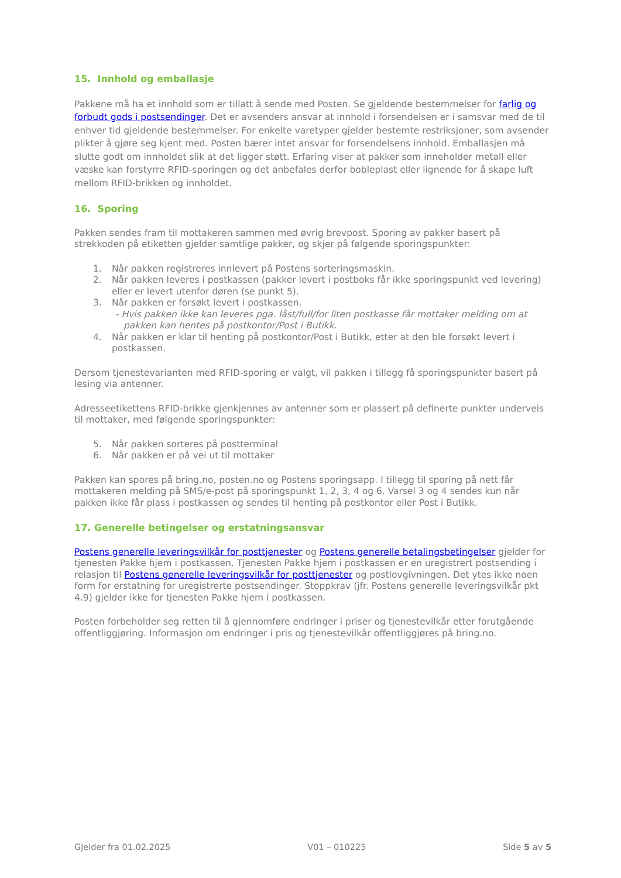15. Innhold og emballasje
Pakkene må ha et innhold som er tillatt å sende med Posten. Se gjeldende bestemmelser for farlig og forbudt gods i postsendinger. Det er avsenders ansvar at innhold i forsendelsen er i samsvar med de til enhver tid gjeldende bestemmelser. For enkelte varetyper gjelder bestemte restriksjoner, som avsender plikter å gjøre seg kjent med. Posten bærer intet ansvar for forsendelsens innhold. Emballasjen må slutte godt om innholdet slik at det ligger støtt. Erfaring viser at pakker som inneholder metall eller væske kan forstyrre RFID-sporingen og det anbefales derfor bobleplast eller lignende for å skape luft mellom RFID-brikken og innholdet.
16. Sporing
Pakken sendes fram til mottakeren sammen med øvrig brevpost. Sporing av pakker basert på strekkoden på etiketten gjelder samtlige pakker, og skjer på følgende sporingspunkter:
1. Når pakken registreres innlevert på Postens sorteringsmaskin.
2. Når pakken leveres i postkassen (pakker levert i postboks får ikke sporingspunkt ved levering) eller er levert utenfor døren (se punkt 5).
3. Når pakken er forsøkt levert i postkassen.
- Hvis pakken ikke kan leveres pga. låst/full/for liten postkasse får mottaker melding om at pakken kan hentes på postkontor/Post i Butikk.
4. Når pakken er klar til henting på postkontor/Post i Butikk, etter at den ble forsøkt levert i postkassen.
Dersom tjenestevarianten med RFID-sporing er valgt, vil pakken i tillegg få sporingspunkter basert på lesing via antenner.
Adresseetikettens RFID-brikke gjenkjennes av antenner som er plassert på definerte punkter underveis til mottaker, med følgende sporingspunkter:
5. Når pakken sorteres på postterminal
6. Når pakken er på vei ut til mottaker
Pakken kan spores på bring.no, posten.no og Postens sporingsapp. I tillegg til sporing på nett får mottakeren melding på SMS/e-post på sporingspunkt 1, 2, 3, 4 og 6. Varsel 3 og 4 sendes kun når pakken ikke får plass i postkassen og sendes til henting på postkontor eller Post i Butikk.
17. Generelle betingelser og erstatningsansvar
Postens generelle leveringsvilkår for posttjenester og Postens generelle betalingsbetingelser gjelder for tjenesten Pakke hjem i postkassen. Tjenesten Pakke hjem i postkassen er en uregistrert postsending i relasjon til Postens generelle leveringsvilkår for posttjenester og postlovgivningen. Det ytes ikke noen form for erstatning for uregistrerte postsendinger. Stoppkrav (jfr. Postens generelle leveringsvilkår pkt 4.9) gjelder ikke for tjenesten Pakke hjem i postkassen.
Posten forbeholder seg retten til å gjennomføre endringer i priser og tjenestevilkår etter forutgående offentliggjøring. Informasjon om endringer i pris og tjenestevilkår offentliggjøres på bring.no.
Gjelder fra 01.02.2025 V01 – 010225 Side 5 av 5